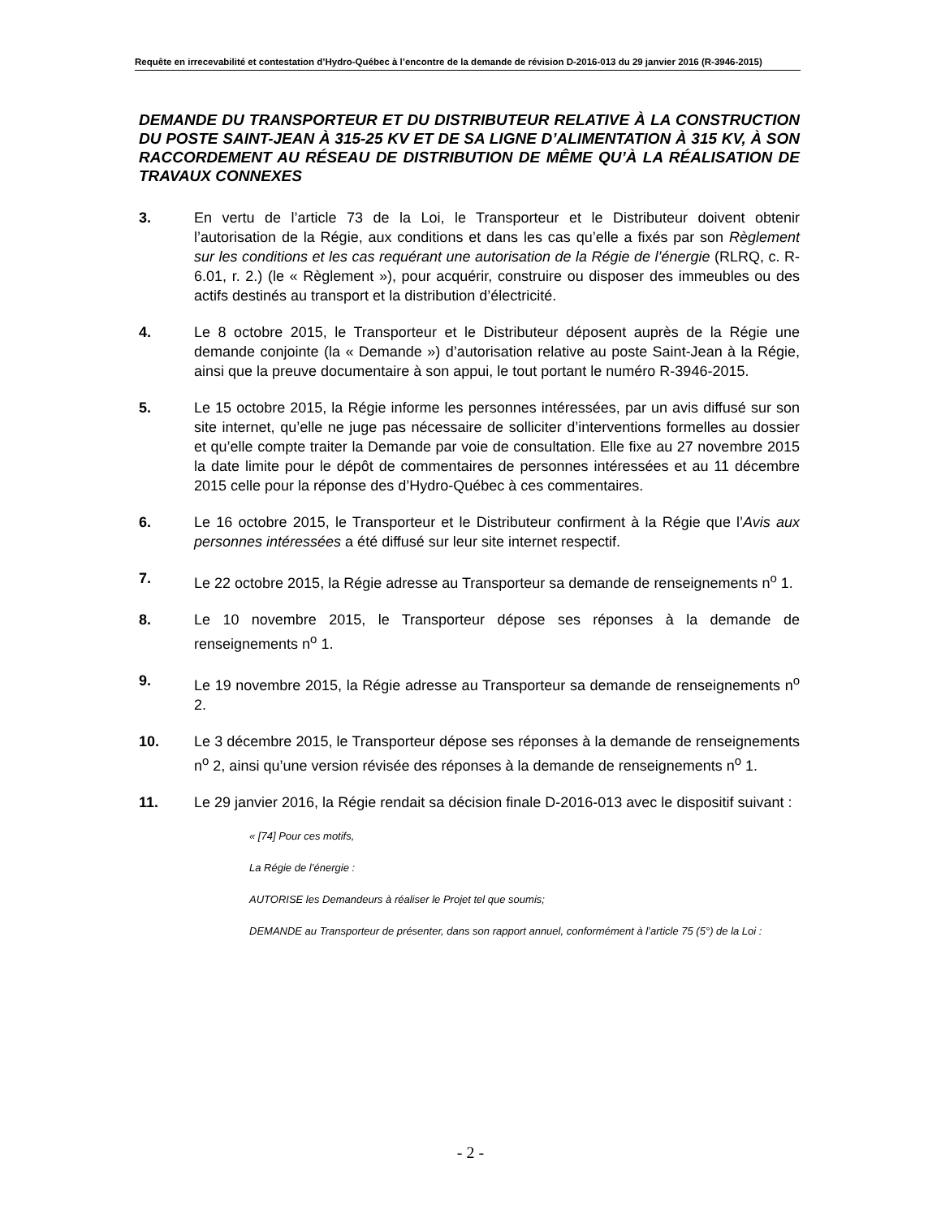Requête en irrecevabilité et contestation d’Hydro-Québec à l’encontre de la demande de révision D-2016-013 du 29 janvier 2016 (R-3946-2015)
DEMANDE DU TRANSPORTEUR ET DU DISTRIBUTEUR RELATIVE À LA CONSTRUCTION DU POSTE SAINT-JEAN À 315-25 KV ET DE SA LIGNE D’ALIMENTATION À 315 KV, À SON RACCORDEMENT AU RÉSEAU DE DISTRIBUTION DE MÊME QU’À LA RÉALISATION DE TRAVAUX CONNEXES
3. En vertu de l’article 73 de la Loi, le Transporteur et le Distributeur doivent obtenir l’autorisation de la Régie, aux conditions et dans les cas qu’elle a fixés par son Règlement sur les conditions et les cas requérant une autorisation de la Régie de l’énergie (RLRQ, c. R-6.01, r. 2.) (le « Règlement »), pour acquérir, construire ou disposer des immeubles ou des actifs destinés au transport et la distribution d’électricité.
4. Le 8 octobre 2015, le Transporteur et le Distributeur déposent auprès de la Régie une demande conjointe (la « Demande ») d’autorisation relative au poste Saint-Jean à la Régie, ainsi que la preuve documentaire à son appui, le tout portant le numéro R-3946-2015.
5. Le 15 octobre 2015, la Régie informe les personnes intéressées, par un avis diffusé sur son site internet, qu’elle ne juge pas nécessaire de solliciter d’interventions formelles au dossier et qu’elle compte traiter la Demande par voie de consultation. Elle fixe au 27 novembre 2015 la date limite pour le dépôt de commentaires de personnes intéressées et au 11 décembre 2015 celle pour la réponse des d’Hydro-Québec à ces commentaires.
6. Le 16 octobre 2015, le Transporteur et le Distributeur confirment à la Régie que l’Avis aux personnes intéressées a été diffusé sur leur site internet respectif.
7. Le 22 octobre 2015, la Régie adresse au Transporteur sa demande de renseignements n<sup>o</sup> 1.
8. Le 10 novembre 2015, le Transporteur dépose ses réponses à la demande de renseignements n<sup>o</sup> 1.
9. Le 19 novembre 2015, la Régie adresse au Transporteur sa demande de renseignements n<sup>o</sup> 2.
10. Le 3 décembre 2015, le Transporteur dépose ses réponses à la demande de renseignements n<sup>o</sup> 2, ainsi qu’une version révisée des réponses à la demande de renseignements n<sup>o</sup> 1.
11. Le 29 janvier 2016, la Régie rendait sa décision finale D-2016-013 avec le dispositif suivant :
« [74] Pour ces motifs,
La Régie de l’énergie :
AUTORISE les Demandeurs à réaliser le Projet tel que soumis;
DEMANDE au Transporteur de présenter, dans son rapport annuel, conformément à l’article 75 (5°) de la Loi :
- 2 -